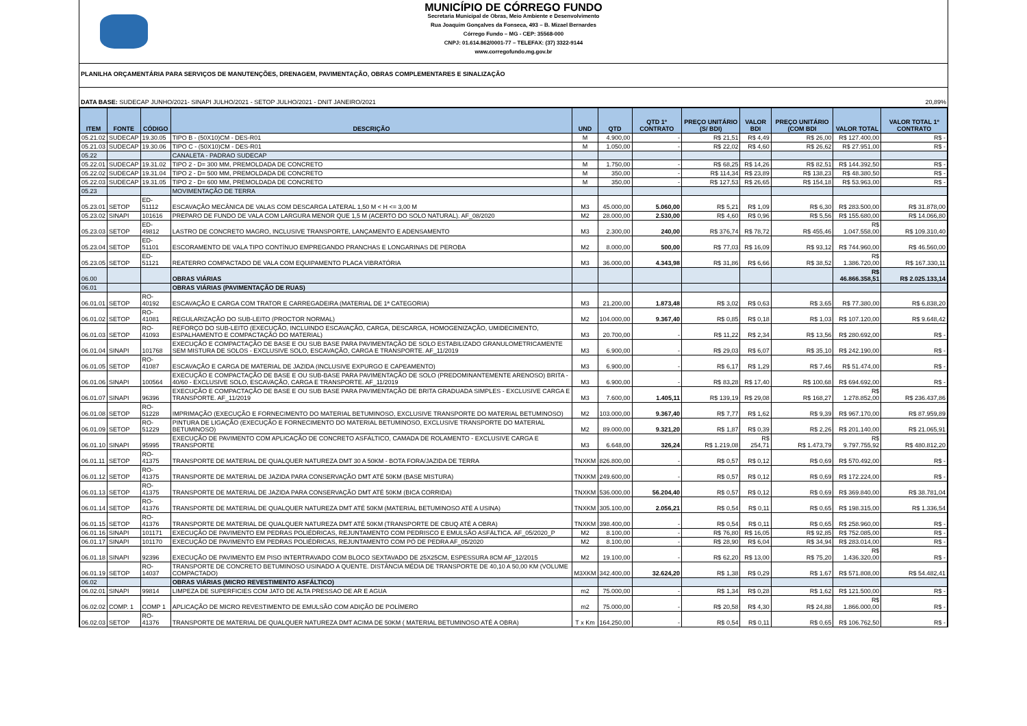MUNICÍPIO DE CÓRREGO FUNDO
Secretaria Municipal de Obras, Meio Ambiente e Desenvolvimento
Rua Joaquim Gonçalves da Fonseca, 493 – B. Mizael Bernardes
Córrego Fundo – MG - CEP: 35568-000
CNPJ: 01.614.862/0001-77 – TELEFAX: (37) 3322-9144
www.corregofundo.mg.gov.br
PLANILHA ORÇAMENTÁRIA PARA SERVIÇOS DE MANUTENÇÕES, DRENAGEM, PAVIMENTAÇÃO, OBRAS COMPLEMENTARES E SINALIZAÇÃO
DATA BASE: SUDECAP JUNHO/2021- SINAPI JULHO/2021 - SETOP JULHO/2021 - DNIT JANEIRO/2021 20,89%
| ITEM | FONTE | CÓDIGO | DESCRIÇÃO | UND | QTD | QTD 1º CONTRATO | PREÇO UNITÁRIO (S/ BDI) | VALOR BDI | PREÇO UNITÁRIO (COM BDI | VALOR TOTAL | VALOR TOTAL 1º CONTRATO |
| --- | --- | --- | --- | --- | --- | --- | --- | --- | --- | --- | --- |
| 05.21.02 | SUDECAP | 19.30.05 | TIPO B - (50X10)CM - DES-R01 | M | 4.900,00 | - | R$ 21,51 | R$ 4,49 | R$ 26,00 | R$ 127.400,00 | R$ - |
| 05.21.03 | SUDECAP | 19.30.06 | TIPO C - (50X10)CM - DES-R01 | M | 1.050,00 | - | R$ 22,02 | R$ 4,60 | R$ 26,62 | R$ 27.951,00 | R$ - |
| 05.22 | | | CANALETA - PADRAO SUDECAP | | | | | | | | |
| 05.22.01 | SUDECAP | 19.31.02 | TIPO 2 - D= 300 MM, PREMOLDADA DE CONCRETO | M | 1.750,00 | - | R$ 68,25 | R$ 14,26 | R$ 82,51 | R$ 144.392,50 | R$ - |
| 05.22.02 | SUDECAP | 19.31.04 | TIPO 2 - D= 500 MM, PREMOLDADA DE CONCRETO | M | 350,00 | - | R$ 114,34 | R$ 23,89 | R$ 138,23 | R$ 48.380,50 | R$ - |
| 05.22.03 | SUDECAP | 19.31.05 | TIPO 2 - D= 600 MM, PREMOLDADA DE CONCRETO | M | 350,00 | - | R$ 127,53 | R$ 26,65 | R$ 154,18 | R$ 53.963,00 | R$ - |
| 05.23 | | | MOVIMENTAÇÃO DE TERRA | | | | | | | | |
| 05.23.01 | SETOP | ED-51112 | ESCAVAÇÃO MECÂNICA DE VALAS COM DESCARGA LATERAL 1,50 M < H <= 3,00 M | M3 | 45.000,00 | 5.060,00 | R$ 5,21 | R$ 1,09 | R$ 6,30 | R$ 283.500,00 | R$ 31.878,00 |
| 05.23.02 | SINAPI | 101616 | PREPARO DE FUNDO DE VALA COM LARGURA MENOR QUE 1,5 M (ACERTO DO SOLO NATURAL). AF_08/2020 | M2 | 28.000,00 | 2.530,00 | R$ 4,60 | R$ 0,96 | R$ 5,56 | R$ 155.680,00 | R$ 14.066,80 |
| 05.23.03 | SETOP | ED-49812 | LASTRO DE CONCRETO MAGRO, INCLUSIVE TRANSPORTE, LANÇAMENTO E ADENSAMENTO | M3 | 2.300,00 | 240,00 | R$ 376,74 | R$ 78,72 | R$ 455,46 | R$ 1.047.558,00 | R$ 109.310,40 |
| 05.23.04 | SETOP | ED-51101 | ESCORAMENTO DE VALA TIPO CONTÍNUO EMPREGANDO PRANCHAS E LONGARINAS DE PEROBA | M2 | 8.000,00 | 500,00 | R$ 77,03 | R$ 16,09 | R$ 93,12 | R$ 744.960,00 | R$ 46.560,00 |
| 05.23.05 | SETOP | ED-51121 | REATERRO COMPACTADO DE VALA COM EQUIPAMENTO PLACA VIBRATÓRIA | M3 | 36.000,00 | 4.343,98 | R$ 31,86 | R$ 6,66 | R$ 38,52 | R$ 1.386.720,00 | R$ 167.330,11 |
| 06.00 | | | OBRAS VIÁRIAS | | | | | | | R$ 46.866.358,51 | R$ 2.025.133,14 |
| 06.01 | | | OBRAS VIÁRIAS (PAVIMENTAÇÃO DE RUAS) | | | | | | | | |
| 06.01.01 | SETOP | RO-40192 | ESCAVAÇÃO E CARGA COM TRATOR E CARREGADEIRA (MATERIAL DE 1ª CATEGORIA) | M3 | 21.200,00 | 1.873,48 | R$ 3,02 | R$ 0,63 | R$ 3,65 | R$ 77.380,00 | R$ 6.838,20 |
| 06.01.02 | SETOP | RO-41081 | REGULARIZAÇÃO DO SUB-LEITO (PROCTOR NORMAL) | M2 | 104.000,00 | 9.367,40 | R$ 0,85 | R$ 0,18 | R$ 1,03 | R$ 107.120,00 | R$ 9.648,42 |
| 06.01.03 | SETOP | RO-41093 | REFORÇO DO SUB-LEITO (EXECUÇÃO, INCLUINDO ESCAVAÇÃO, CARGA, DESCARGA, HOMOGENIZAÇÃO, UMIDECIMENTO, ESPALHAMENTO E COMPACTAÇÃO DO MATERIAL) | M3 | 20.700,00 | - | R$ 11,22 | R$ 2,34 | R$ 13,56 | R$ 280.692,00 | R$ - |
| 06.01.04 | SINAPI | 101768 | EXECUÇÃO E COMPACTAÇÃO DE BASE E OU SUB BASE PARA PAVIMENTAÇÃO DE SOLO ESTABILIZADO GRANULOMETRICAMENTE SEM MISTURA DE SOLOS - EXCLUSIVE SOLO, ESCAVAÇÃO, CARGA E TRANSPORTE. AF_11/2019 | M3 | 6.900,00 | - | R$ 29,03 | R$ 6,07 | R$ 35,10 | R$ 242.190,00 | R$ - |
| 06.01.05 | SETOP | RO-41087 | ESCAVAÇÃO E CARGA DE MATERIAL DE JAZIDA (INCLUSIVE EXPURGO E CAPEAMENTO) | M3 | 6.900,00 | - | R$ 6,17 | R$ 1,29 | R$ 7,46 | R$ 51.474,00 | R$ - |
| 06.01.06 | SINAPI | 100564 | EXECUÇÃO E COMPACTAÇÃO DE BASE E OU SUB-BASE PARA PAVIMENTAÇÃO DE SOLO (PREDOMINANTEMENTE ARENOSO) BRITA - 40/60 - EXCLUSIVE SOLO, ESCAVAÇÃO, CARGA E TRANSPORTE. AF_11/2019 | M3 | 6.900,00 | - | R$ 83,28 | R$ 17,40 | R$ 100,68 | R$ 694.692,00 | R$ - |
| 06.01.07 | SINAPI | 96396 | EXECUÇÃO E COMPACTAÇÃO DE BASE E OU SUB BASE PARA PAVIMENTAÇÃO DE BRITA GRADUADA SIMPLES - EXCLUSIVE CARGA E TRANSPORTE. AF_11/2019 | M3 | 7.600,00 | 1.405,11 | R$ 139,19 | R$ 29,08 | R$ 168,27 | R$ 1.278.852,00 | R$ 236.437,86 |
| 06.01.08 | SETOP | RO-51228 | IMPRIMAÇÃO (EXECUÇÃO E FORNECIMENTO DO MATERIAL BETUMINOSO, EXCLUSIVE TRANSPORTE DO MATERIAL BETUMINOSO) | M2 | 103.000,00 | 9.367,40 | R$ 7,77 | R$ 1,62 | R$ 9,39 | R$ 967.170,00 | R$ 87.959,89 |
| 06.01.09 | SETOP | RO-51229 | PINTURA DE LIGAÇÃO (EXECUÇÃO E FORNECIMENTO DO MATERIAL BETUMINOSO, EXCLUSIVE TRANSPORTE DO MATERIAL BETUMINOSO) | M2 | 89.000,00 | 9.321,20 | R$ 1,87 | R$ 0,39 | R$ 2,26 | R$ 201.140,00 | R$ 21.065,91 |
| 06.01.10 | SINAPI | 95995 | EXECUÇÃO DE PAVIMENTO COM APLICAÇÃO DE CONCRETO ASFÁLTICO, CAMADA DE ROLAMENTO - EXCLUSIVE CARGA E TRANSPORTE | M3 | 6.648,00 | 326,24 | R$ 1.219,08 | R$ 254,71 | R$ 1.473,79 | R$ 9.797.755,92 | R$ 480.812,20 |
| 06.01.11 | SETOP | RO-41375 | TRANSPORTE DE MATERIAL DE QUALQUER NATUREZA DMT 30 A 50KM - BOTA FORA/JAZIDA DE TERRA | TNXKM | 826.800,00 | - | R$ 0,57 | R$ 0,12 | R$ 0,69 | R$ 570.492,00 | R$ - |
| 06.01.12 | SETOP | RO-41375 | TRANSPORTE DE MATERIAL DE JAZIDA PARA CONSERVAÇÃO DMT ATÉ 50KM (BASE MISTURA) | TNXKM | 249.600,00 | - | R$ 0,57 | R$ 0,12 | R$ 0,69 | R$ 172.224,00 | R$ - |
| 06.01.13 | SETOP | RO-41375 | TRANSPORTE DE MATERIAL DE JAZIDA PARA CONSERVAÇÃO DMT ATÉ 50KM (BICA CORRIDA) | TNXKM | 536.000,00 | 56.204,40 | R$ 0,57 | R$ 0,12 | R$ 0,69 | R$ 369.840,00 | R$ 38.781,04 |
| 06.01.14 | SETOP | RO-41376 | TRANSPORTE DE MATERIAL DE QUALQUER NATUREZA DMT ATÉ 50KM (MATERIAL BETUMINOSO ATÉ A USINA) | TNXKM | 305.100,00 | 2.056,21 | R$ 0,54 | R$ 0,11 | R$ 0,65 | R$ 198.315,00 | R$ 1.336,54 |
| 06.01.15 | SETOP | RO-41376 | TRANSPORTE DE MATERIAL DE QUALQUER NATUREZA DMT ATÉ 50KM (TRANSPORTE DE CBUQ ATÉ A OBRA) | TNXKM | 398.400,00 | - | R$ 0,54 | R$ 0,11 | R$ 0,65 | R$ 258.960,00 | R$ - |
| 06.01.16 | SINAPI | 101171 | EXECUÇÃO DE PAVIMENTO EM PEDRAS POLIÉDRICAS, REJUNTAMENTO COM PEDRISCO E EMULSÃO ASFÁLTICA. AF_05/2020_P | M2 | 8.100,00 | - | R$ 76,80 | R$ 16,05 | R$ 92,85 | R$ 752.085,00 | R$ - |
| 06.01.17 | SINAPI | 101170 | EXECUÇÃO DE PAVIMENTO EM PEDRAS POLIÉDRICAS, REJUNTAMENTO COM PÓ DE PEDRA AF_05/2020 | M2 | 8.100,00 | - | R$ 28,90 | R$ 6,04 | R$ 34,94 | R$ 283.014,00 | R$ - |
| 06.01.18 | SINAPI | 92396 | EXECUÇÃO DE PAVIMENTO EM PISO INTERTRAVADO COM BLOCO SEXTAVADO DE 25X25CM, ESPESSURA 8CM AF_12/2015 | M2 | 19.100,00 | - | R$ 62,20 | R$ 13,00 | R$ 75,20 | R$ 1.436.320,00 | R$ - |
| 06.01.19 | SETOP | RO-14037 | TRANSPORTE DE CONCRETO BETUMINOSO USINADO A QUENTE. DISTÂNCIA MÉDIA DE TRANSPORTE DE 40,10 A 50,00 KM (VOLUME COMPACTADO) | M3XKM | 342.400,00 | 32.624,20 | R$ 1,38 | R$ 0,29 | R$ 1,67 | R$ 571.808,00 | R$ 54.482,41 |
| 06.02 | | | OBRAS VIÁRIAS (MICRO REVESTIMENTO ASFÁLTICO) | | | | | | | | |
| 06.02.01 | SINAPI | 99814 | LIMPEZA DE SUPERFICIES COM JATO DE ALTA PRESSAO DE AR E AGUA | m2 | 75.000,00 | - | R$ 1,34 | R$ 0,28 | R$ 1,62 | R$ 121.500,00 | R$ - |
| 06.02.02 | COMP. 1 | COMP 1 | APLICAÇÃO DE MICRO REVESTIMENTO DE EMULSÃO COM ADIÇÃO DE POLÍMERO | m2 | 75.000,00 | - | R$ 20,58 | R$ 4,30 | R$ 24,88 | R$ 1.866.000,00 | R$ - |
| 06.02.03 | SETOP | RO-41376 | TRANSPORTE DE MATERIAL DE QUALQUER NATUREZA DMT ACIMA DE 50KM ( MATERIAL BETUMINOSO ATÉ A OBRA) | T x Km | 164.250,00 | - | R$ 0,54 | R$ 0,11 | R$ 0,65 | R$ 106.762,50 | R$ - |